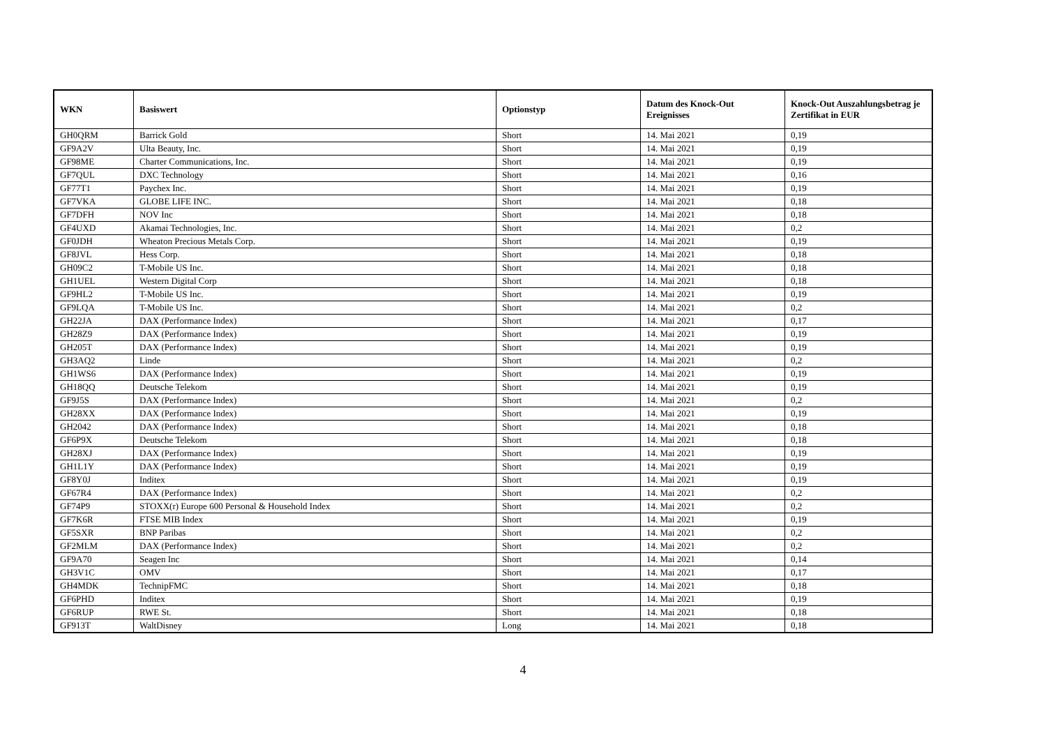| WKN | Basiswert | Optionstyp | Datum des Knock-Out Ereignisses | Knock-Out Auszahlungsbetrag je Zertifikat in EUR |
| --- | --- | --- | --- | --- |
| GH0QRM | Barrick Gold | Short | 14. Mai 2021 | 0,19 |
| GF9A2V | Ulta Beauty, Inc. | Short | 14. Mai 2021 | 0,19 |
| GF98ME | Charter Communications, Inc. | Short | 14. Mai 2021 | 0,19 |
| GF7QUL | DXC Technology | Short | 14. Mai 2021 | 0,16 |
| GF77T1 | Paychex Inc. | Short | 14. Mai 2021 | 0,19 |
| GF7VKA | GLOBE LIFE INC. | Short | 14. Mai 2021 | 0,18 |
| GF7DFH | NOV Inc | Short | 14. Mai 2021 | 0,18 |
| GF4UXD | Akamai Technologies, Inc. | Short | 14. Mai 2021 | 0,2 |
| GF0JDH | Wheaton Precious Metals Corp. | Short | 14. Mai 2021 | 0,19 |
| GF8JVL | Hess Corp. | Short | 14. Mai 2021 | 0,18 |
| GH09C2 | T-Mobile US Inc. | Short | 14. Mai 2021 | 0,18 |
| GH1UEL | Western Digital Corp | Short | 14. Mai 2021 | 0,18 |
| GF9HL2 | T-Mobile US Inc. | Short | 14. Mai 2021 | 0,19 |
| GF9LQA | T-Mobile US Inc. | Short | 14. Mai 2021 | 0,2 |
| GH22JA | DAX (Performance Index) | Short | 14. Mai 2021 | 0,17 |
| GH28Z9 | DAX (Performance Index) | Short | 14. Mai 2021 | 0,19 |
| GH205T | DAX (Performance Index) | Short | 14. Mai 2021 | 0,19 |
| GH3AQ2 | Linde | Short | 14. Mai 2021 | 0,2 |
| GH1WS6 | DAX (Performance Index) | Short | 14. Mai 2021 | 0,19 |
| GH18QQ | Deutsche Telekom | Short | 14. Mai 2021 | 0,19 |
| GF9J5S | DAX (Performance Index) | Short | 14. Mai 2021 | 0,2 |
| GH28XX | DAX (Performance Index) | Short | 14. Mai 2021 | 0,19 |
| GH2042 | DAX (Performance Index) | Short | 14. Mai 2021 | 0,18 |
| GF6P9X | Deutsche Telekom | Short | 14. Mai 2021 | 0,18 |
| GH28XJ | DAX (Performance Index) | Short | 14. Mai 2021 | 0,19 |
| GH1L1Y | DAX (Performance Index) | Short | 14. Mai 2021 | 0,19 |
| GF8Y0J | Inditex | Short | 14. Mai 2021 | 0,19 |
| GF67R4 | DAX (Performance Index) | Short | 14. Mai 2021 | 0,2 |
| GF74P9 | STOXX(r) Europe 600 Personal & Household Index | Short | 14. Mai 2021 | 0,2 |
| GF7K6R | FTSE MIB Index | Short | 14. Mai 2021 | 0,19 |
| GF5SXR | BNP Paribas | Short | 14. Mai 2021 | 0,2 |
| GF2MLM | DAX (Performance Index) | Short | 14. Mai 2021 | 0,2 |
| GF9A70 | Seagen Inc | Short | 14. Mai 2021 | 0,14 |
| GH3V1C | OMV | Short | 14. Mai 2021 | 0,17 |
| GH4MDK | TechnipFMC | Short | 14. Mai 2021 | 0,18 |
| GF6PHD | Inditex | Short | 14. Mai 2021 | 0,19 |
| GF6RUP | RWE St. | Short | 14. Mai 2021 | 0,18 |
| GF913T | WaltDisney | Long | 14. Mai 2021 | 0,18 |
4